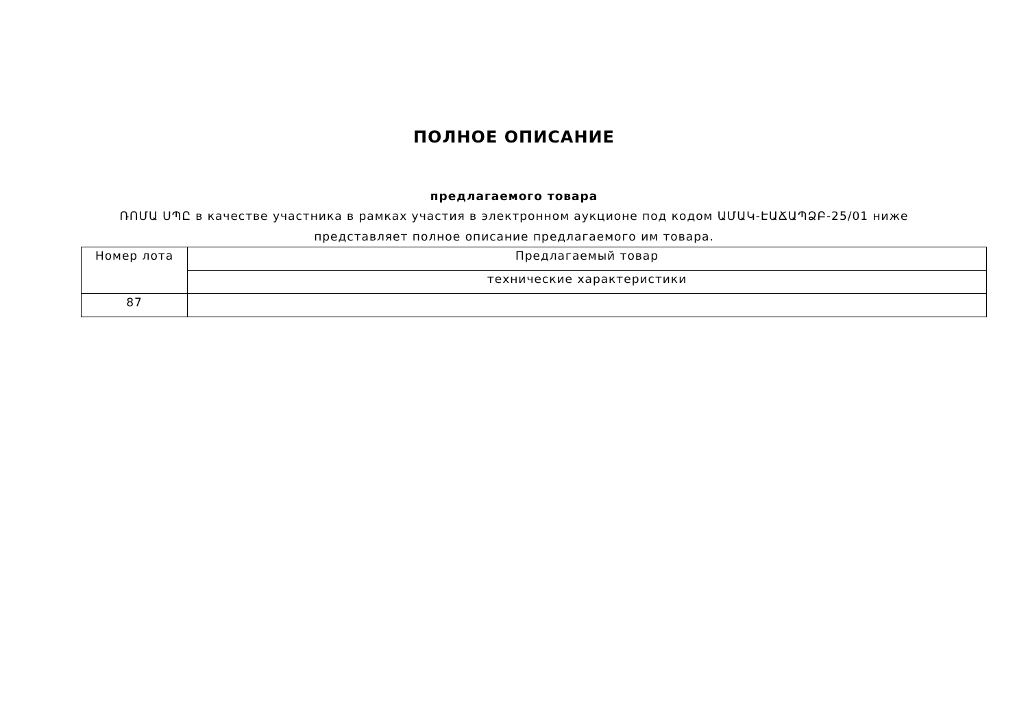ПОЛНОЕ ОПИСАНИЕ
предлагаемого товара
ՌՈՄԱ ՍՊԸ в качестве участника в рамках участия в электронном аукционе под кодом ԱՄԱԿ-ԷԱՃԱՊՁԲ-25/01 ниже представляет полное описание предлагаемого им товара.
| Номер лота | Предлагаемый товар |
| --- | --- |
| | технические характеристики |
| 87 | |